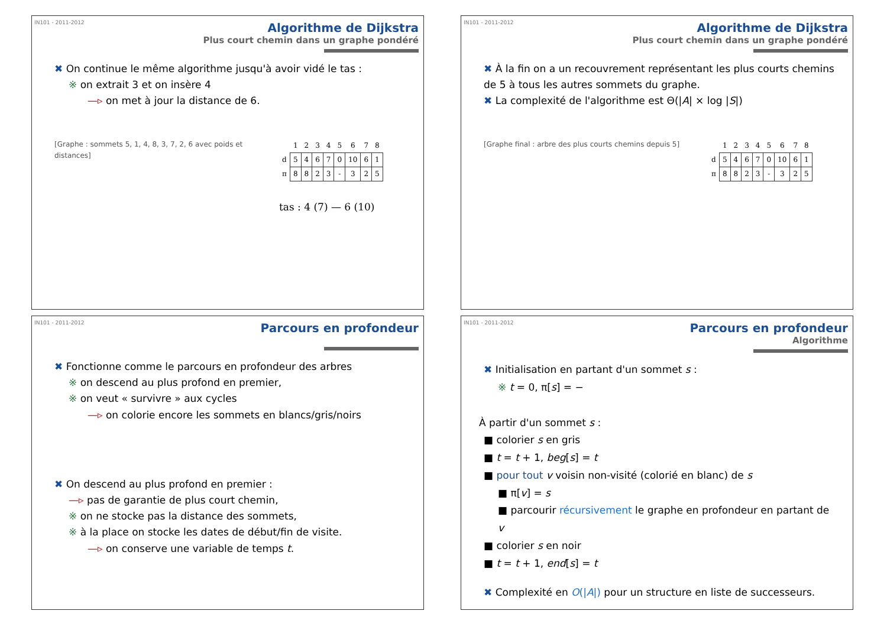IN101 - 2011-2012
Algorithme de Dijkstra
Plus court chemin dans un graphe pondéré
✖ On continue le même algorithme jusqu'à avoir vidé le tas :
※ on extrait 3 et on insère 4
—▹ on met à jour la distance de 6.
[Graphe : sommets 5, 1, 4, 8, 3, 7, 2, 6 avec poids et distances]
| | 1 | 2 | 3 | 4 | 5 | 6 | 7 | 8 |
| --- | --- | --- | --- | --- | --- | --- | --- | --- |
| d | 5 | 4 | 6 | 7 | 0 | 10 | 6 | 1 |
| π | 8 | 8 | 2 | 3 | - | 3 | 2 | 5 |
tas : 4 (7) — 6 (10)
IN101 - 2011-2012
Algorithme de Dijkstra
Plus court chemin dans un graphe pondéré
✖ À la fin on a un recouvrement représentant les plus courts chemins de 5 à tous les autres sommets du graphe.
✖ La complexité de l'algorithme est Θ(|A| × log |S|)
[Graphe final : arbre des plus courts chemins depuis 5]
| | 1 | 2 | 3 | 4 | 5 | 6 | 7 | 8 |
| --- | --- | --- | --- | --- | --- | --- | --- | --- |
| d | 5 | 4 | 6 | 7 | 0 | 10 | 6 | 1 |
| π | 8 | 8 | 2 | 3 | - | 3 | 2 | 5 |
IN101 - 2011-2012
Parcours en profondeur
✖ Fonctionne comme le parcours en profondeur des arbres
※ on descend au plus profond en premier,
※ on veut « survivre » aux cycles
—▹ on colorie encore les sommets en blancs/gris/noirs
✖ On descend au plus profond en premier :
—▹ pas de garantie de plus court chemin,
※ on ne stocke pas la distance des sommets,
※ à la place on stocke les dates de début/fin de visite.
—▹ on conserve une variable de temps t.
IN101 - 2011-2012
Parcours en profondeur
Algorithme
✖ Initialisation en partant d'un sommet s :
※ t = 0, π[s] = −
À partir d'un sommet s :
■ colorier s en gris
■ t = t + 1, beg[s] = t
■ pour tout v voisin non-visité (colorié en blanc) de s
■ π[v] = s
■ parcourir récursivement le graphe en profondeur en partant de v
■ colorier s en noir
■ t = t + 1, end[s] = t
✖ Complexité en O(|A|) pour un structure en liste de successeurs.